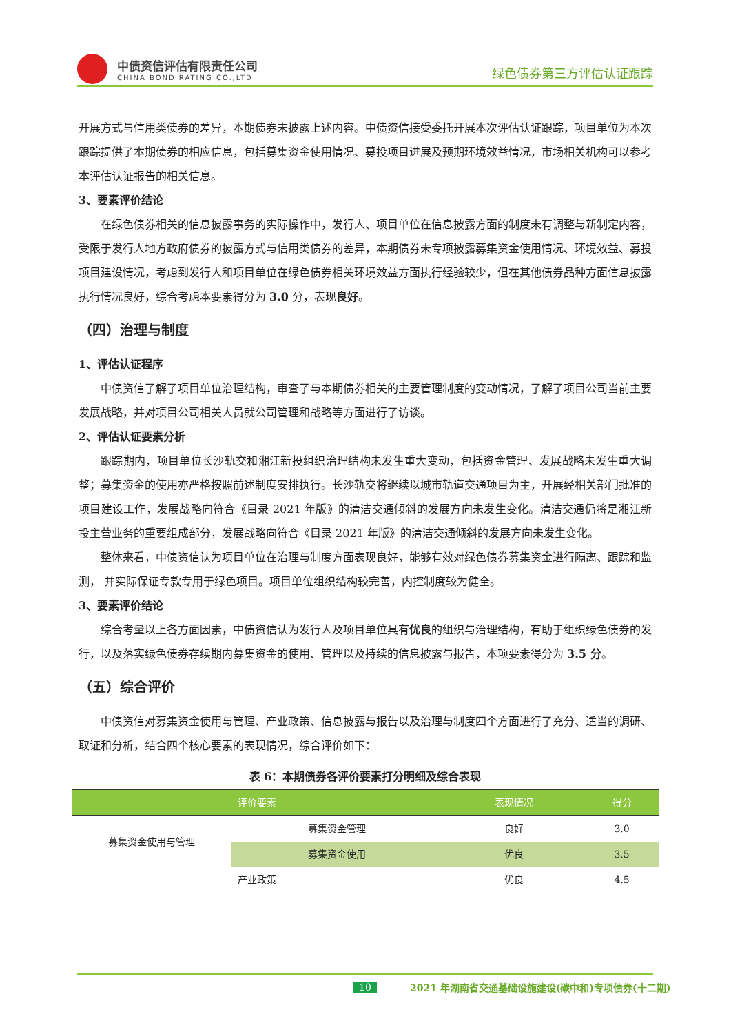中债资信评估有限责任公司
CHINA BOND RATING CO.,LTD
绿色债券第三方评估认证跟踪
开展方式与信用类债券的差异，本期债券未披露上述内容。中债资信接受委托开展本次评估认证跟踪，项目单位为本次跟踪提供了本期债券的相应信息，包括募集资金使用情况、募投项目进展及预期环境效益情况，市场相关机构可以参考本评估认证报告的相关信息。
3、要素评价结论
在绿色债券相关的信息披露事务的实际操作中，发行人、项目单位在信息披露方面的制度未有调整与新制定内容，受限于发行人地方政府债券的披露方式与信用类债券的差异，本期债券未专项披露募集资金使用情况、环境效益、募投项目建设情况，考虑到发行人和项目单位在绿色债券相关环境效益方面执行经验较少，但在其他债券品种方面信息披露执行情况良好，综合考虑本要素得分为 3.0 分，表现良好。
（四）治理与制度
1、评估认证程序
中债资信了解了项目单位治理结构，审查了与本期债券相关的主要管理制度的变动情况，了解了项目公司当前主要发展战略，并对项目公司相关人员就公司管理和战略等方面进行了访谈。
2、评估认证要素分析
跟踪期内，项目单位长沙轨交和湘江新投组织治理结构未发生重大变动，包括资金管理、发展战略未发生重大调整；募集资金的使用亦严格按照前述制度安排执行。长沙轨交将继续以城市轨道交通项目为主，开展经相关部门批准的项目建设工作，发展战略向符合《目录 2021 年版》的清洁交通倾斜的发展方向未发生变化。清洁交通仍将是湘江新投主营业务的重要组成部分，发展战略向符合《目录 2021 年版》的清洁交通倾斜的发展方向未发生变化。
整体来看，中债资信认为项目单位在治理与制度方面表现良好，能够有效对绿色债券募集资金进行隔离、跟踪和监测， 并实际保证专款专用于绿色项目。项目单位组织结构较完善，内控制度较为健全。
3、要素评价结论
综合考量以上各方面因素，中债资信认为发行人及项目单位具有优良的组织与治理结构，有助于组织绿色债券的发行，以及落实绿色债券存续期内募集资金的使用、管理以及持续的信息披露与报告，本项要素得分为 3.5 分。
（五）综合评价
中债资信对募集资金使用与管理、产业政策、信息披露与报告以及治理与制度四个方面进行了充分、适当的调研、取证和分析，结合四个核心要素的表现情况，综合评价如下：
表 6：本期债券各评价要素打分明细及综合表现
| 评价要素 | | 表现情况 | 得分 |
| --- | --- | --- | --- |
| 募集资金使用与管理 | 募集资金管理 | 良好 | 3.0 |
| | 募集资金使用 | 优良 | 3.5 |
| 产业政策 | | 优良 | 4.5 |
10
2021 年湖南省交通基础设施建设(碳中和)专项债券(十二期)